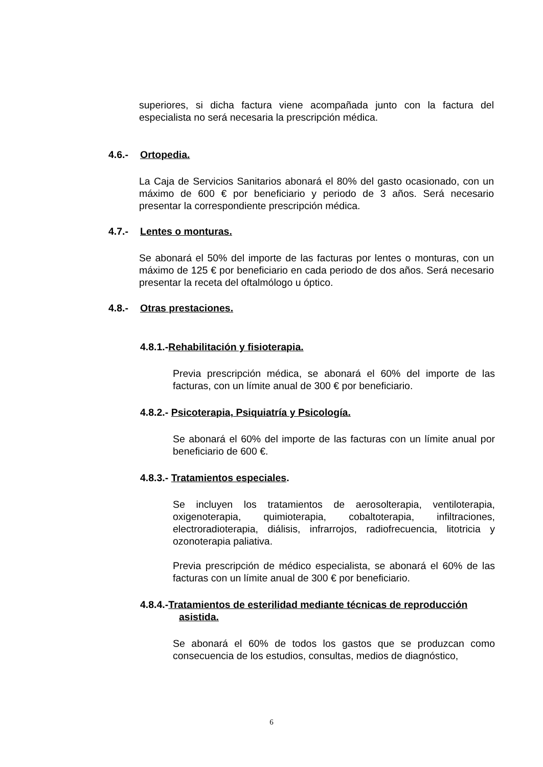superiores, si dicha factura viene acompañada junto con la factura del especialista no será necesaria la prescripción médica.
4.6.- Ortopedia.
La Caja de Servicios Sanitarios abonará el 80% del gasto ocasionado, con un máximo de 600 € por beneficiario y periodo de 3 años. Será necesario presentar la correspondiente prescripción médica.
4.7.- Lentes o monturas.
Se abonará el 50% del importe de las facturas por lentes o monturas, con un máximo de 125 € por beneficiario en cada periodo de dos años. Será necesario presentar la receta del oftalmólogo u óptico.
4.8.- Otras prestaciones.
4.8.1.-Rehabilitación y fisioterapia.
Previa prescripción médica, se abonará el 60% del importe de las facturas, con un límite anual de 300 € por beneficiario.
4.8.2.- Psicoterapia, Psiquiatría y Psicología.
Se abonará el 60% del importe de las facturas con un límite anual por beneficiario de 600 €.
4.8.3.- Tratamientos especiales.
Se incluyen los tratamientos de aerosolterapia, ventiloterapia, oxigenoterapia, quimioterapia, cobaltoterapia, infiltraciones, electroradioterapia, diálisis, infrarrojos, radiofrecuencia, litotricia y ozonoterapia paliativa.
Previa prescripción de médico especialista, se abonará el 60% de las facturas con un límite anual de 300 € por beneficiario.
4.8.4.-Tratamientos de esterilidad mediante técnicas de reproducción
asistida.
Se abonará el 60% de todos los gastos que se produzcan como consecuencia de los estudios, consultas, medios de diagnóstico,
6